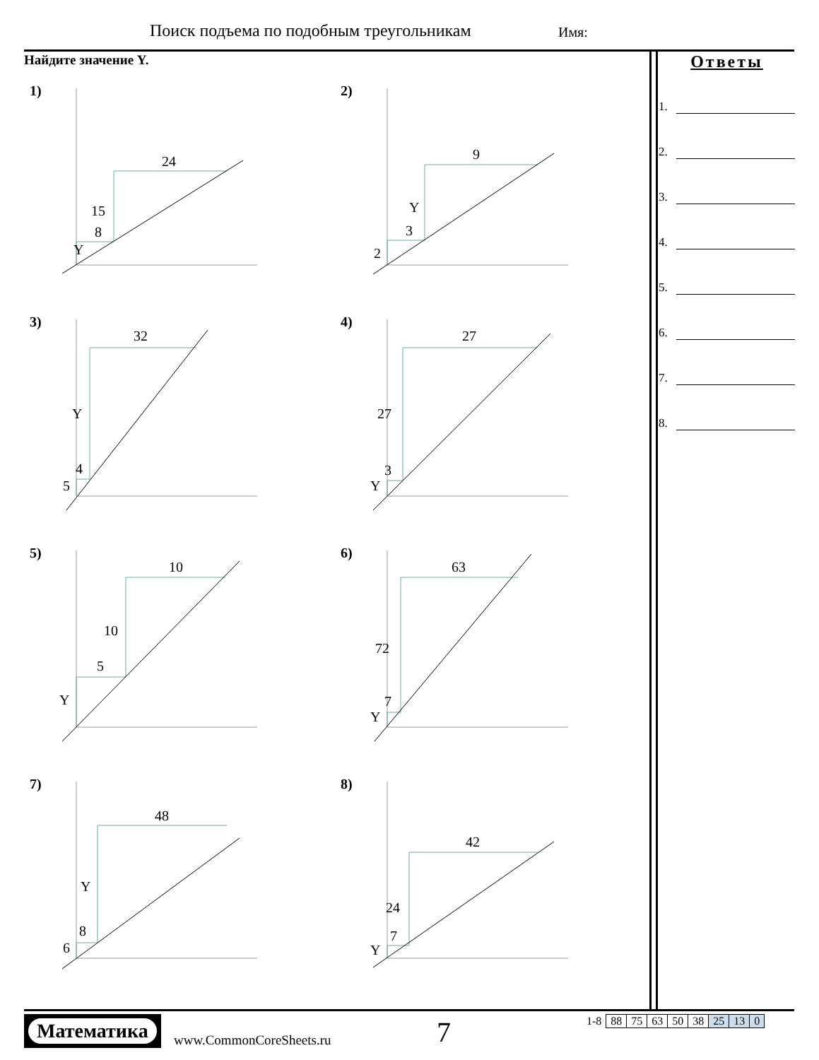Поиск подъема по подобным треугольникам
Имя:
Найдите значение Y.
1)
Y
8
15
24
2)
2
3
Y
9
3)
5
4
Y
32
4)
Y
3
27
27
5)
Y
5
10
10
6)
Y
7
72
63
7)
6
8
Y
48
8)
Y
7
24
42
Ответы
1.
2.
3.
4.
5.
6.
7.
8.
Математика
www.CommonCoreSheets.ru 7
| 1-8 | 88 | 75 | 63 | 50 | 38 | 25 | 13 | 0 |